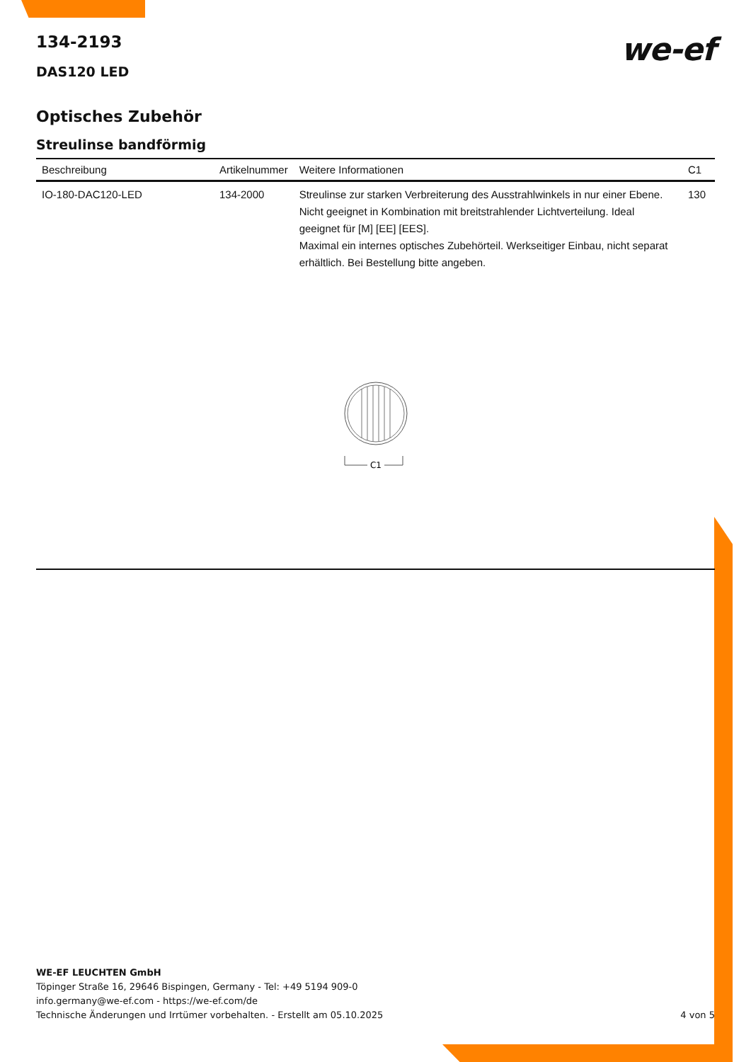we-ef
134-2193
DAS120 LED
Optisches Zubehör
Streulinse bandförmig
| Beschreibung | Artikelnummer | Weitere Informationen | C1 |
| --- | --- | --- | --- |
| IO-180-DAC120-LED | 134-2000 | Streulinse zur starken Verbreiterung des Ausstrahlwinkels in nur einer Ebene. Nicht geeignet in Kombination mit breitstrahlender Lichtverteilung. Ideal geeignet für [M] [EE] [EES]. Maximal ein internes optisches Zubehörteil. Werkseitiger Einbau, nicht separat erhältlich. Bei Bestellung bitte angeben. | 130 |
C1
WE-EF LEUCHTEN GmbH
Töpinger Straße 16, 29646 Bispingen, Germany - Tel: +49 5194 909-0
info.germany@we-ef.com - https://we-ef.com/de
Technische Änderungen und Irrtümer vorbehalten. - Erstellt am 05.10.2025
4 von 5